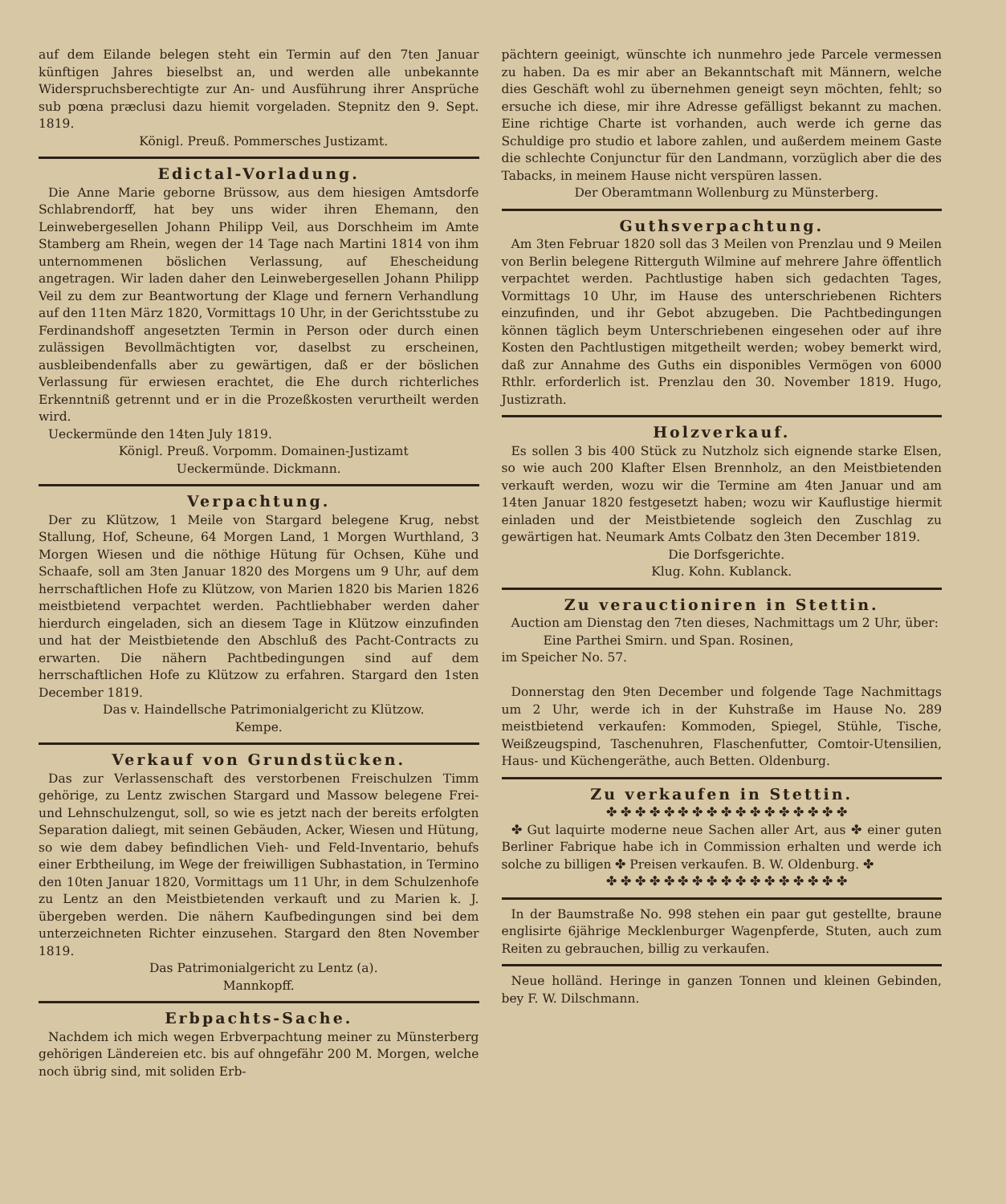auf dem Eilande belegen steht ein Termin auf den 7ten Januar künftigen Jahres bieselbst an, und werden alle unbekannte Widerspruchsberechtigte zur An- und Ausführung ihrer Ansprüche sub pœna præclusi dazu hiemit vorgeladen. Stepnitz den 9. Sept. 1819.
Königl. Preuß. Pommersches Justizamt.
Edictal-Vorladung.
Die Anne Marie geborne Brüssow, aus dem hiesigen Amtsdorfe Schlabrendorff, hat bey uns wider ihren Ehemann, den Leinwebergesellen Johann Philipp Veil, aus Dorschheim im Amte Stamberg am Rhein, wegen der 14 Tage nach Martini 1814 von ihm unternommenen böslichen Verlassung, auf Ehescheidung angetragen. Wir laden daher den Leinwebergesellen Johann Philipp Veil zu dem zur Beantwortung der Klage und fernern Verhandlung auf den 11ten März 1820, Vormittags 10 Uhr, in der Gerichtsstube zu Ferdinandshoff angesetzten Termin in Person oder durch einen zulässigen Bevollmächtigten vor, daselbst zu erscheinen, ausbleibendenfalls aber zu gewärtigen, daß er der böslichen Verlassung für erwiesen erachtet, die Ehe durch richterliches Erkenntniß getrennt und er in die Prozeßkosten verurtheilt werden wird.
Ueckermünde den 14ten July 1819.
Königl. Preuß. Vorpomm. Domainen-Justizamt
Ueckermünde. Dickmann.
Verpachtung.
Der zu Klützow, 1 Meile von Stargard belegene Krug, nebst Stallung, Hof, Scheune, 64 Morgen Land, 1 Morgen Wurthland, 3 Morgen Wiesen und die nöthige Hütung für Ochsen, Kühe und Schaafe, soll am 3ten Januar 1820 des Morgens um 9 Uhr, auf dem herrschaftlichen Hofe zu Klützow, von Marien 1820 bis Marien 1826 meistbietend verpachtet werden. Pachtliebhaber werden daher hierdurch eingeladen, sich an diesem Tage in Klützow einzufinden und hat der Meistbietende den Abschluß des Pacht-Contracts zu erwarten. Die nähern Pachtbedingungen sind auf dem herrschaftlichen Hofe zu Klützow zu erfahren. Stargard den 1sten December 1819.
Das v. Haindellsche Patrimonialgericht zu Klützow.
Kempe.
Verkauf von Grundstücken.
Das zur Verlassenschaft des verstorbenen Freischulzen Timm gehörige, zu Lentz zwischen Stargard und Massow belegene Frei- und Lehnschulzengut, soll, so wie es jetzt nach der bereits erfolgten Separation daliegt, mit seinen Gebäuden, Acker, Wiesen und Hütung, so wie dem dabey befindlichen Vieh- und Feld-Inventario, behufs einer Erbtheilung, im Wege der freiwilligen Subhastation, in Termino den 10ten Januar 1820, Vormittags um 11 Uhr, in dem Schulzenhofe zu Lentz an den Meistbietenden verkauft und zu Marien k. J. übergeben werden. Die nähern Kaufbedingungen sind bei dem unterzeichneten Richter einzusehen. Stargard den 8ten November 1819.
Das Patrimonialgericht zu Lentz (a).
Mannkopff.
Erbpachts-Sache.
Nachdem ich mich wegen Erbverpachtung meiner zu Münsterberg gehörigen Ländereien etc. bis auf ohngefähr 200 M. Morgen, welche noch übrig sind, mit soliden Erb-
pächtern geeinigt, wünschte ich nunmehro jede Parcele vermessen zu haben. Da es mir aber an Bekanntschaft mit Männern, welche dies Geschäft wohl zu übernehmen geneigt seyn möchten, fehlt; so ersuche ich diese, mir ihre Adresse gefälligst bekannt zu machen. Eine richtige Charte ist vorhanden, auch werde ich gerne das Schuldige pro studio et labore zahlen, und außerdem meinem Gaste die schlechte Conjunctur für den Landmann, vorzüglich aber die des Tabacks, in meinem Hause nicht verspüren lassen.
Der Oberamtmann Wollenburg zu Münsterberg.
Guthsverpachtung.
Am 3ten Februar 1820 soll das 3 Meilen von Prenzlau und 9 Meilen von Berlin belegene Ritterguth Wilmine auf mehrere Jahre öffentlich verpachtet werden. Pachtlustige haben sich gedachten Tages, Vormittags 10 Uhr, im Hause des unterschriebenen Richters einzufinden, und ihr Gebot abzugeben. Die Pachtbedingungen können täglich beym Unterschriebenen eingesehen oder auf ihre Kosten den Pachtlustigen mitgetheilt werden; wobey bemerkt wird, daß zur Annahme des Guths ein disponibles Vermögen von 6000 Rthlr. erforderlich ist. Prenzlau den 30. November 1819. Hugo, Justizrath.
Holzverkauf.
Es sollen 3 bis 400 Stück zu Nutzholz sich eignende starke Elsen, so wie auch 200 Klafter Elsen Brennholz, an den Meistbietenden verkauft werden, wozu wir die Termine am 4ten Januar und am 14ten Januar 1820 festgesetzt haben; wozu wir Kauflustige hiermit einladen und der Meistbietende sogleich den Zuschlag zu gewärtigen hat. Neumark Amts Colbatz den 3ten December 1819.
Die Dorfsgerichte.
Klug. Kohn. Kublanck.
Zu verauctioniren in Stettin.
Auction am Dienstag den 7ten dieses, Nachmittags um 2 Uhr, über:
Eine Parthei Smirn. und Span. Rosinen,
im Speicher No. 57.
Donnerstag den 9ten December und folgende Tage Nachmittags um 2 Uhr, werde ich in der Kuhstraße im Hause No. 289 meistbietend verkaufen: Kommoden, Spiegel, Stühle, Tische, Weißzeugspind, Taschenuhren, Flaschenfutter, Comtoir-Utensilien, Haus- und Küchengeräthe, auch Betten. Oldenburg.
Zu verkaufen in Stettin.
✤ ✤ ✤ ✤ ✤ ✤ ✤ ✤ ✤ ✤ ✤ ✤ ✤ ✤ ✤ ✤ ✤
✤ Gut laquirte moderne neue Sachen aller Art, aus ✤ einer guten Berliner Fabrique habe ich in Commission erhalten und werde ich solche zu billigen ✤ Preisen verkaufen. B. W. Oldenburg. ✤
✤ ✤ ✤ ✤ ✤ ✤ ✤ ✤ ✤ ✤ ✤ ✤ ✤ ✤ ✤ ✤ ✤
In der Baumstraße No. 998 stehen ein paar gut gestellte, braune englisirte 6jährige Mecklenburger Wagenpferde, Stuten, auch zum Reiten zu gebrauchen, billig zu verkaufen.
Neue holländ. Heringe in ganzen Tonnen und kleinen Gebinden, bey F. W. Dilschmann.